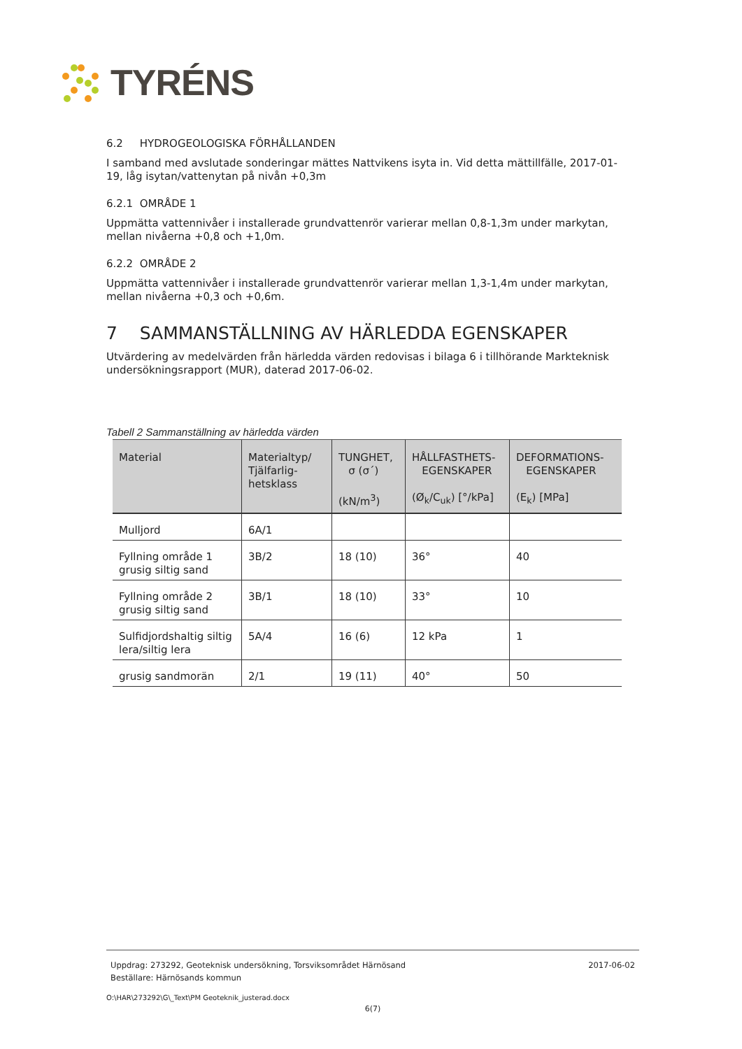TYRÉNS
6.2 HYDROGEOLOGISKA FÖRHÅLLANDEN
I samband med avslutade sonderingar mättes Nattvikens isyta in. Vid detta mättillfälle, 2017-01-19, låg isytan/vattenytan på nivån +0,3m
6.2.1 OMRÅDE 1
Uppmätta vattennivåer i installerade grundvattenrör varierar mellan 0,8-1,3m under markytan, mellan nivåerna +0,8 och +1,0m.
6.2.2 OMRÅDE 2
Uppmätta vattennivåer i installerade grundvattenrör varierar mellan 1,3-1,4m under markytan, mellan nivåerna +0,3 och +0,6m.
7 SAMMANSTÄLLNING AV HÄRLEDDA EGENSKAPER
Utvärdering av medelvärden från härledda värden redovisas i bilaga 6 i tillhörande Markteknisk undersökningsrapport (MUR), daterad 2017-06-02.
Tabell 2 Sammanställning av härledda värden
| Material | Materialtyp/ Tjälfarlig-hetsklass | TUNGHET, σ (σ´) (kN/m<sup>3</sup>) | HÅLLFASTHETS- EGENSKAPER (Ø<sub>k</sub>/C<sub>uk</sub>) [°/kPa] | DEFORMATIONS- EGENSKAPER (E<sub>k</sub>) [MPa] |
| --- | --- | --- | --- | --- |
| Mulljord | 6A/1 | | | |
| Fyllning område 1 grusig siltig sand | 3B/2 | 18 (10) | 36° | 40 |
| Fyllning område 2 grusig siltig sand | 3B/1 | 18 (10) | 33° | 10 |
| Sulfidjordshaltig siltig lera/siltig lera | 5A/4 | 16 (6) | 12 kPa | 1 |
| grusig sandmorän | 2/1 | 19 (11) | 40° | 50 |
Uppdrag: 273292, Geoteknisk undersökning, Torsviksområdet Härnösand 2017-06-02
Beställare: Härnösands kommun
O:\HAR\273292\G\_Text\PM Geoteknik_justerad.docx
6(7)